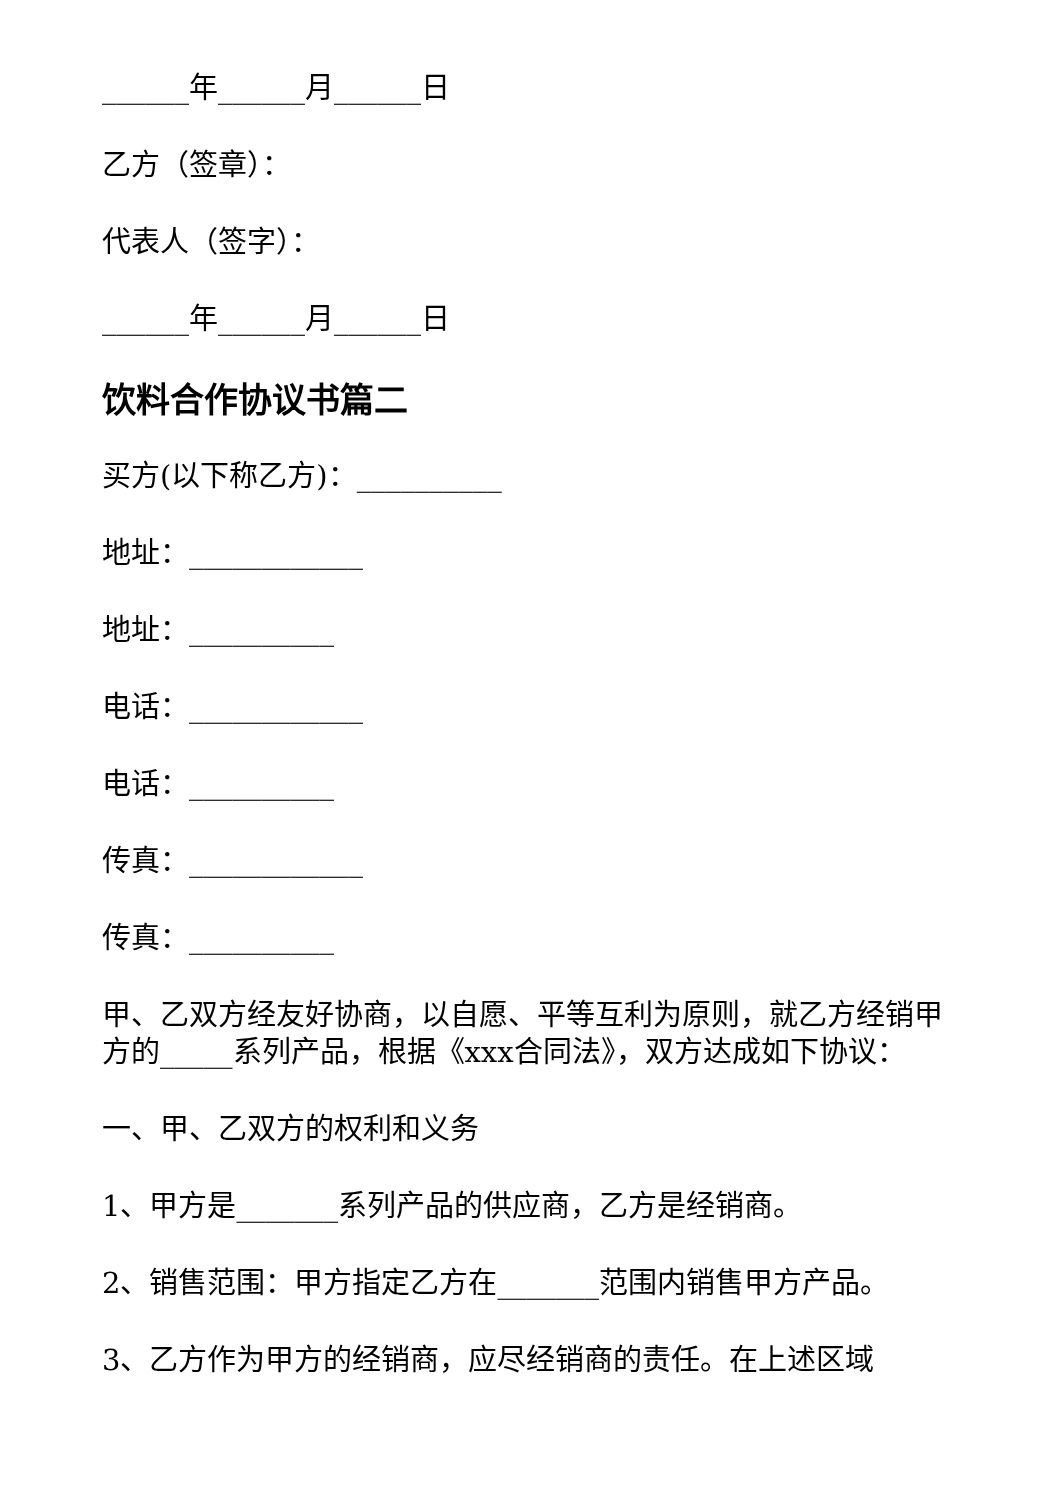______年______月______日
乙方（签章）：
代表人（签字）：
______年______月______日
饮料合作协议书篇二
买方(以下称乙方)：__________
地址：____________
地址：__________
电话：____________
电话：__________
传真：____________
传真：__________
甲、乙双方经友好协商，以自愿、平等互利为原则，就乙方经销甲方的_____系列产品，根据《xxx合同法》，双方达成如下协议：
一、甲、乙双方的权利和义务
1、甲方是_______系列产品的供应商，乙方是经销商。
2、销售范围：甲方指定乙方在_______范围内销售甲方产品。
3、乙方作为甲方的经销商，应尽经销商的责任。在上述区域